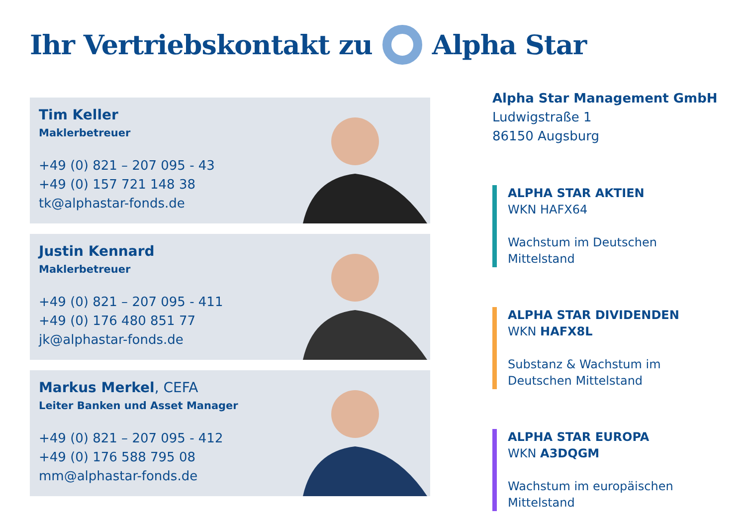Ihr Vertriebskontakt zu Alpha Star
Tim Keller
Maklerbetreuer
+49 (0) 821 – 207 095 - 43
+49 (0) 157 721 148 38
tk@alphastar-fonds.de
Justin Kennard
Maklerbetreuer
+49 (0) 821 – 207 095 - 411
+49 (0) 176 480 851 77
jk@alphastar-fonds.de
Markus Merkel, CEFA
Leiter Banken und Asset Manager
+49 (0) 821 – 207 095 - 412
+49 (0) 176 588 795 08
mm@alphastar-fonds.de
Alpha Star Management GmbH
Ludwigstraße 1
86150 Augsburg
ALPHA STAR AKTIEN
WKN HAFX64
Wachstum im Deutschen
Mittelstand
ALPHA STAR DIVIDENDEN
WKN HAFX8L
Substanz & Wachstum im
Deutschen Mittelstand
ALPHA STAR EUROPA
WKN A3DQGM
Wachstum im europäischen
Mittelstand